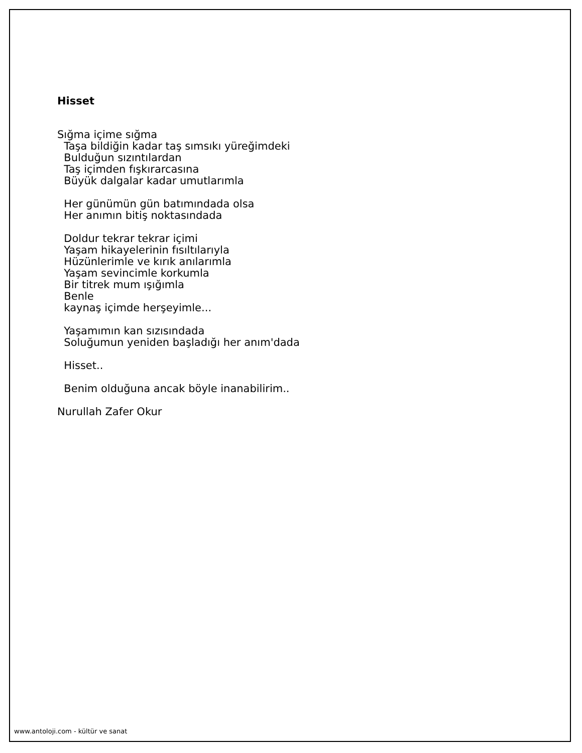Hisset
Sığma içime sığma Taşa bildiğin kadar taş sımsıkı yüreğimdeki Bulduğun sızıntılardan Taş içimden fışkırarcasına Büyük dalgalar kadar umutlarımla
Her günümün gün batımındada olsa Her anımın bitiş noktasındada
Doldur tekrar tekrar içimi Yaşam hikayelerinin fısıltılarıyla Hüzünlerimle ve kırık anılarımla Yaşam sevincimle korkumla Bir titrek mum ışığımla Benle kaynaş içimde herşeyimle...
Yaşamımın kan sızısındada Soluğumun yeniden başladığı her anım'dada
Hisset..
Benim olduğuna ancak böyle inanabilirim..
Nurullah Zafer Okur
www.antoloji.com - kültür ve sanat